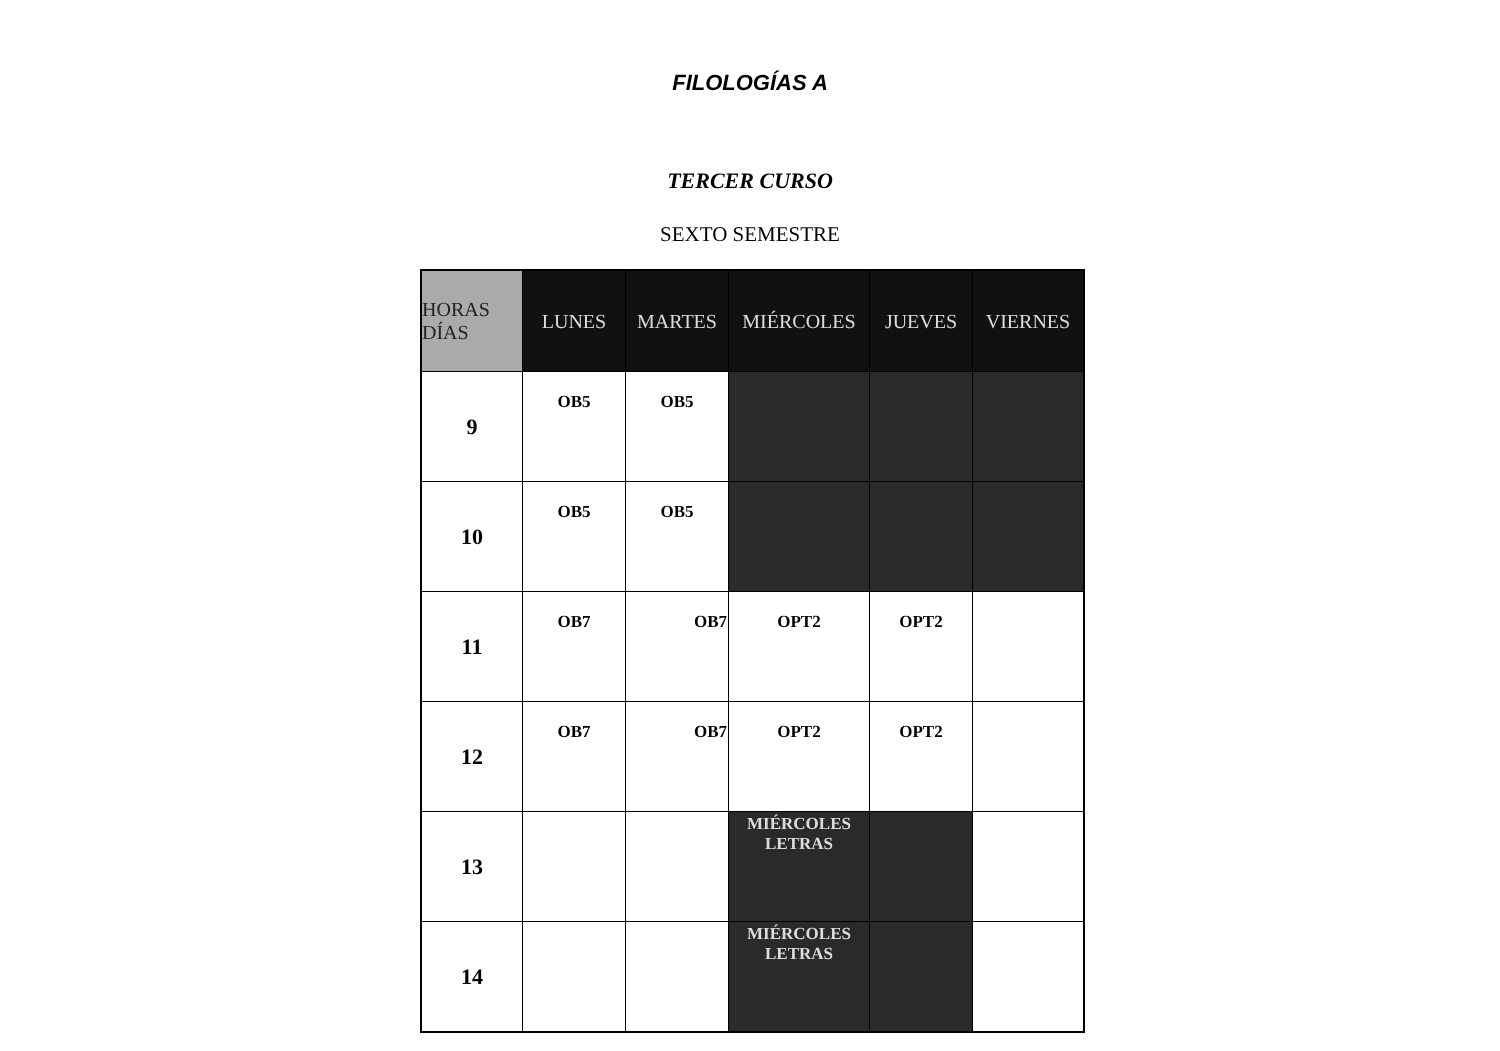FILOLOGÍAS A
TERCER CURSO
SEXTO SEMESTRE
| HORAS DÍAS | LUNES | MARTES | MIÉRCOLES | JUEVES | VIERNES |
| --- | --- | --- | --- | --- | --- |
| 9 | OB5 | OB5 | | | |
| 10 | OB5 | OB5 | | | |
| 11 | OB7 | OB7 | OPT2 | OPT2 | |
| 12 | OB7 | OB7 | OPT2 | OPT2 | |
| 13 | | | MIÉRCOLES LETRAS | | |
| 14 | | | MIÉRCOLES LETRAS | | |